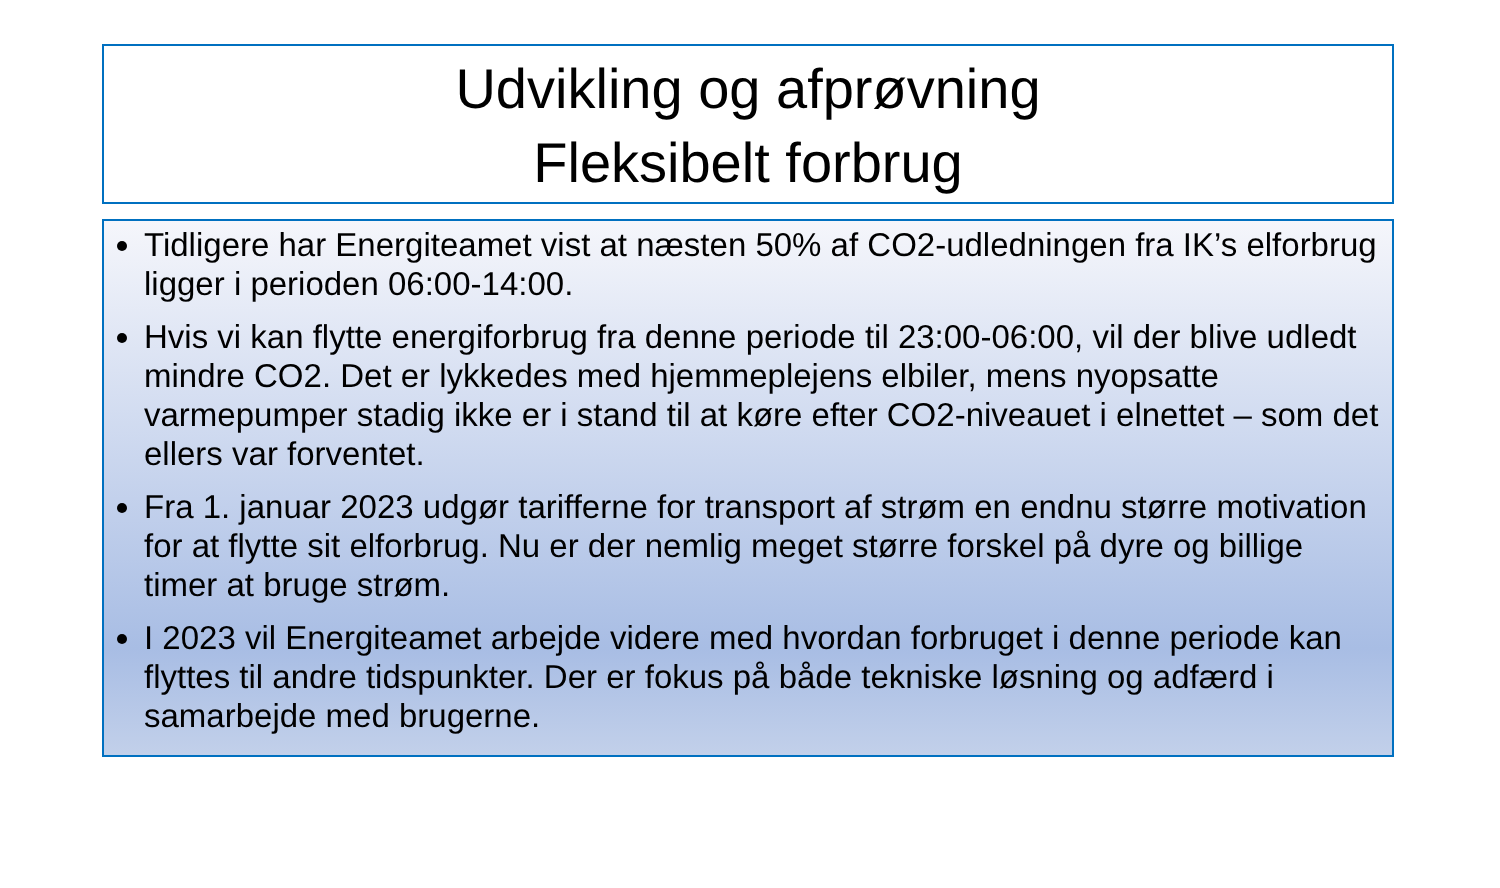Udvikling og afprøvning
Fleksibelt forbrug
Tidligere har Energiteamet vist at næsten 50% af CO2-udledningen fra IK’s elforbrug ligger i perioden 06:00-14:00.
Hvis vi kan flytte energiforbrug fra denne periode til 23:00-06:00, vil der blive udledt mindre CO2. Det er lykkedes med hjemmeplejens elbiler, mens nyopsatte varmepumper stadig ikke er i stand til at køre efter CO2-niveauet i elnettet – som det ellers var forventet.
Fra 1. januar 2023 udgør tarifferne for transport af strøm en endnu større motivation for at flytte sit elforbrug. Nu er der nemlig meget større forskel på dyre og billige timer at bruge strøm.
I 2023 vil Energiteamet arbejde videre med hvordan forbruget i denne periode kan flyttes til andre tidspunkter. Der er fokus på både tekniske løsning og adfærd i samarbejde med brugerne.